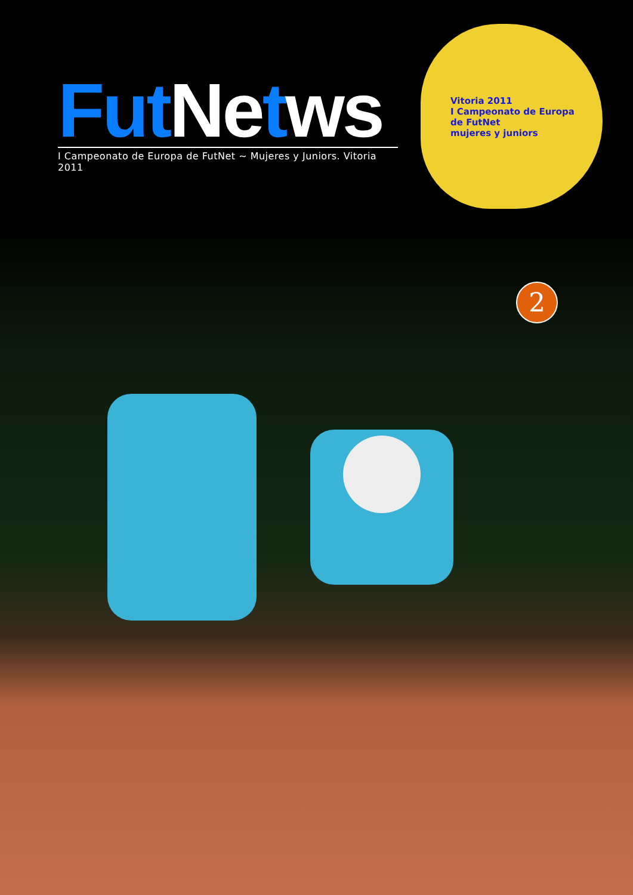Fut Ne tws
I Campeonato de Europa de FutNet ~ Mujeres y Juniors. Vitoria 2011
Vitoria 2011
I Campeonato de Europa de FutNet
mujeres y juniors
2